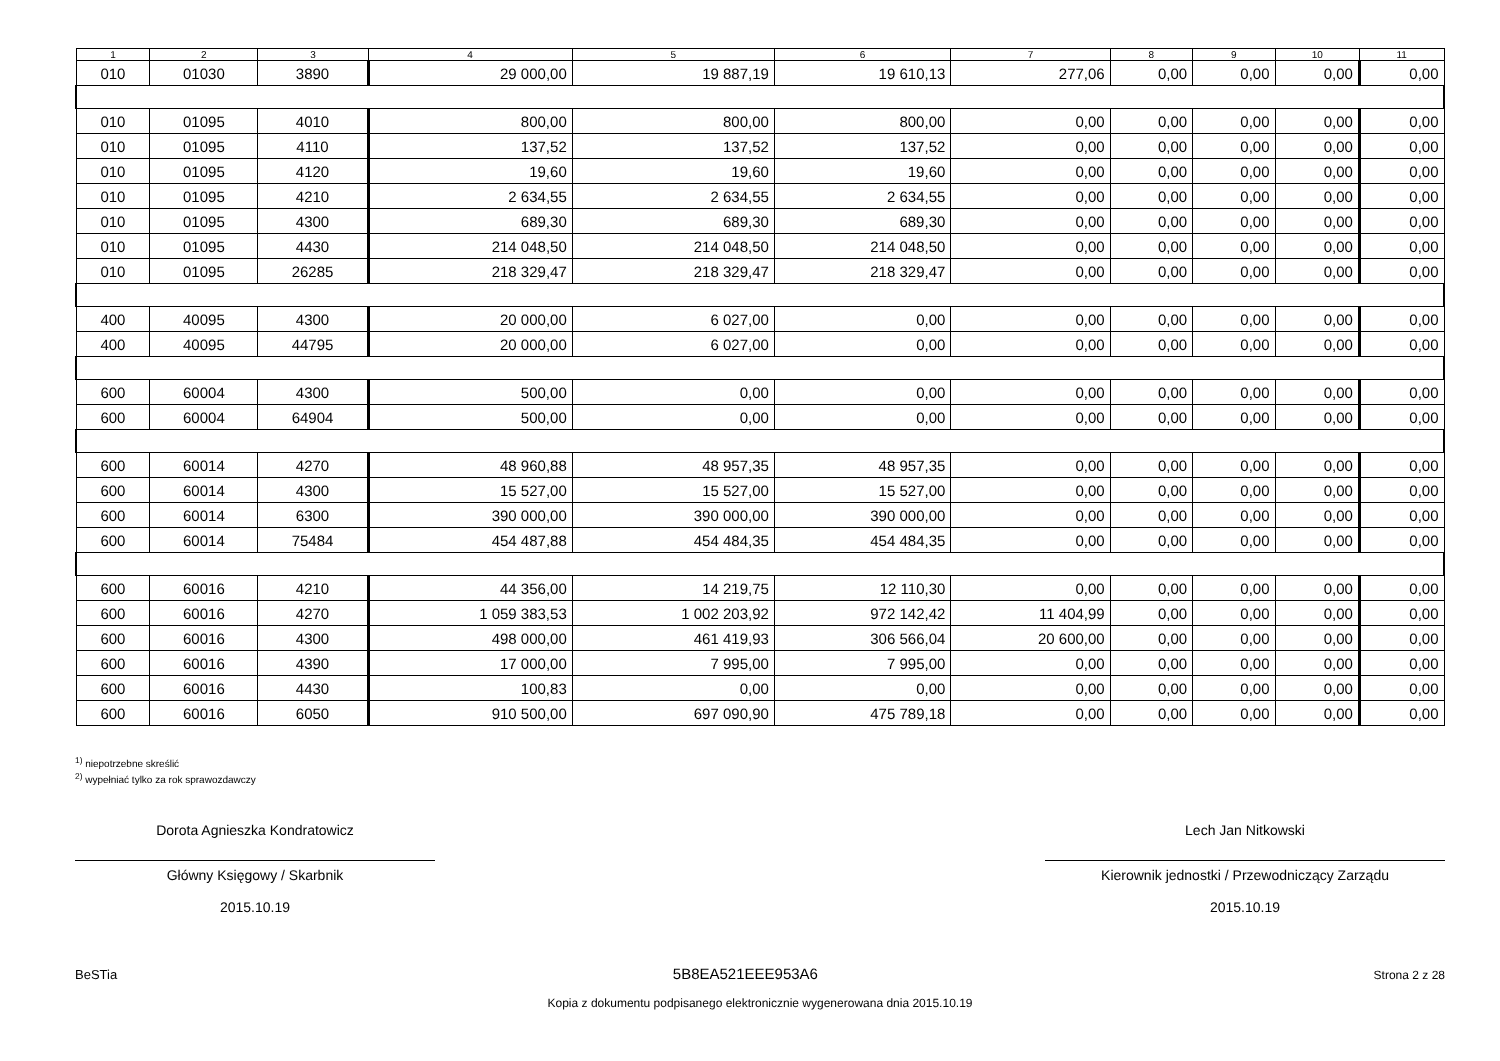| 1 | 2 | 3 | 4 | 5 | 6 | 7 | 8 | 9 | 10 | 11 |
| --- | --- | --- | --- | --- | --- | --- | --- | --- | --- | --- |
| 010 | 01030 | 3890 | 29 000,00 | 19 887,19 | 19 610,13 | 277,06 | 0,00 | 0,00 | 0,00 | 0,00 |
| 010 | 01095 | 4010 | 800,00 | 800,00 | 800,00 | 0,00 | 0,00 | 0,00 | 0,00 | 0,00 |
| 010 | 01095 | 4110 | 137,52 | 137,52 | 137,52 | 0,00 | 0,00 | 0,00 | 0,00 | 0,00 |
| 010 | 01095 | 4120 | 19,60 | 19,60 | 19,60 | 0,00 | 0,00 | 0,00 | 0,00 | 0,00 |
| 010 | 01095 | 4210 | 2 634,55 | 2 634,55 | 2 634,55 | 0,00 | 0,00 | 0,00 | 0,00 | 0,00 |
| 010 | 01095 | 4300 | 689,30 | 689,30 | 689,30 | 0,00 | 0,00 | 0,00 | 0,00 | 0,00 |
| 010 | 01095 | 4430 | 214 048,50 | 214 048,50 | 214 048,50 | 0,00 | 0,00 | 0,00 | 0,00 | 0,00 |
| 010 | 01095 | 26285 | 218 329,47 | 218 329,47 | 218 329,47 | 0,00 | 0,00 | 0,00 | 0,00 | 0,00 |
| 400 | 40095 | 4300 | 20 000,00 | 6 027,00 | 0,00 | 0,00 | 0,00 | 0,00 | 0,00 | 0,00 |
| 400 | 40095 | 44795 | 20 000,00 | 6 027,00 | 0,00 | 0,00 | 0,00 | 0,00 | 0,00 | 0,00 |
| 600 | 60004 | 4300 | 500,00 | 0,00 | 0,00 | 0,00 | 0,00 | 0,00 | 0,00 | 0,00 |
| 600 | 60004 | 64904 | 500,00 | 0,00 | 0,00 | 0,00 | 0,00 | 0,00 | 0,00 | 0,00 |
| 600 | 60014 | 4270 | 48 960,88 | 48 957,35 | 48 957,35 | 0,00 | 0,00 | 0,00 | 0,00 | 0,00 |
| 600 | 60014 | 4300 | 15 527,00 | 15 527,00 | 15 527,00 | 0,00 | 0,00 | 0,00 | 0,00 | 0,00 |
| 600 | 60014 | 6300 | 390 000,00 | 390 000,00 | 390 000,00 | 0,00 | 0,00 | 0,00 | 0,00 | 0,00 |
| 600 | 60014 | 75484 | 454 487,88 | 454 484,35 | 454 484,35 | 0,00 | 0,00 | 0,00 | 0,00 | 0,00 |
| 600 | 60016 | 4210 | 44 356,00 | 14 219,75 | 12 110,30 | 0,00 | 0,00 | 0,00 | 0,00 | 0,00 |
| 600 | 60016 | 4270 | 1 059 383,53 | 1 002 203,92 | 972 142,42 | 11 404,99 | 0,00 | 0,00 | 0,00 | 0,00 |
| 600 | 60016 | 4300 | 498 000,00 | 461 419,93 | 306 566,04 | 20 600,00 | 0,00 | 0,00 | 0,00 | 0,00 |
| 600 | 60016 | 4390 | 17 000,00 | 7 995,00 | 7 995,00 | 0,00 | 0,00 | 0,00 | 0,00 | 0,00 |
| 600 | 60016 | 4430 | 100,83 | 0,00 | 0,00 | 0,00 | 0,00 | 0,00 | 0,00 | 0,00 |
| 600 | 60016 | 6050 | 910 500,00 | 697 090,90 | 475 789,18 | 0,00 | 0,00 | 0,00 | 0,00 | 0,00 |
<sup>1)</sup> niepotrzebne skreślić
<sup>2)</sup> wypełniać tylko za rok sprawozdawczy
Dorota Agnieszka Kondratowicz
Główny Księgowy / Skarbnik
2015.10.19
Lech Jan Nitkowski
Kierownik jednostki / Przewodniczący Zarządu
2015.10.19
BeSTia 5B8EA521EEE953A6 Strona 2 z 28
Kopia z dokumentu podpisanego elektronicznie wygenerowana dnia 2015.10.19